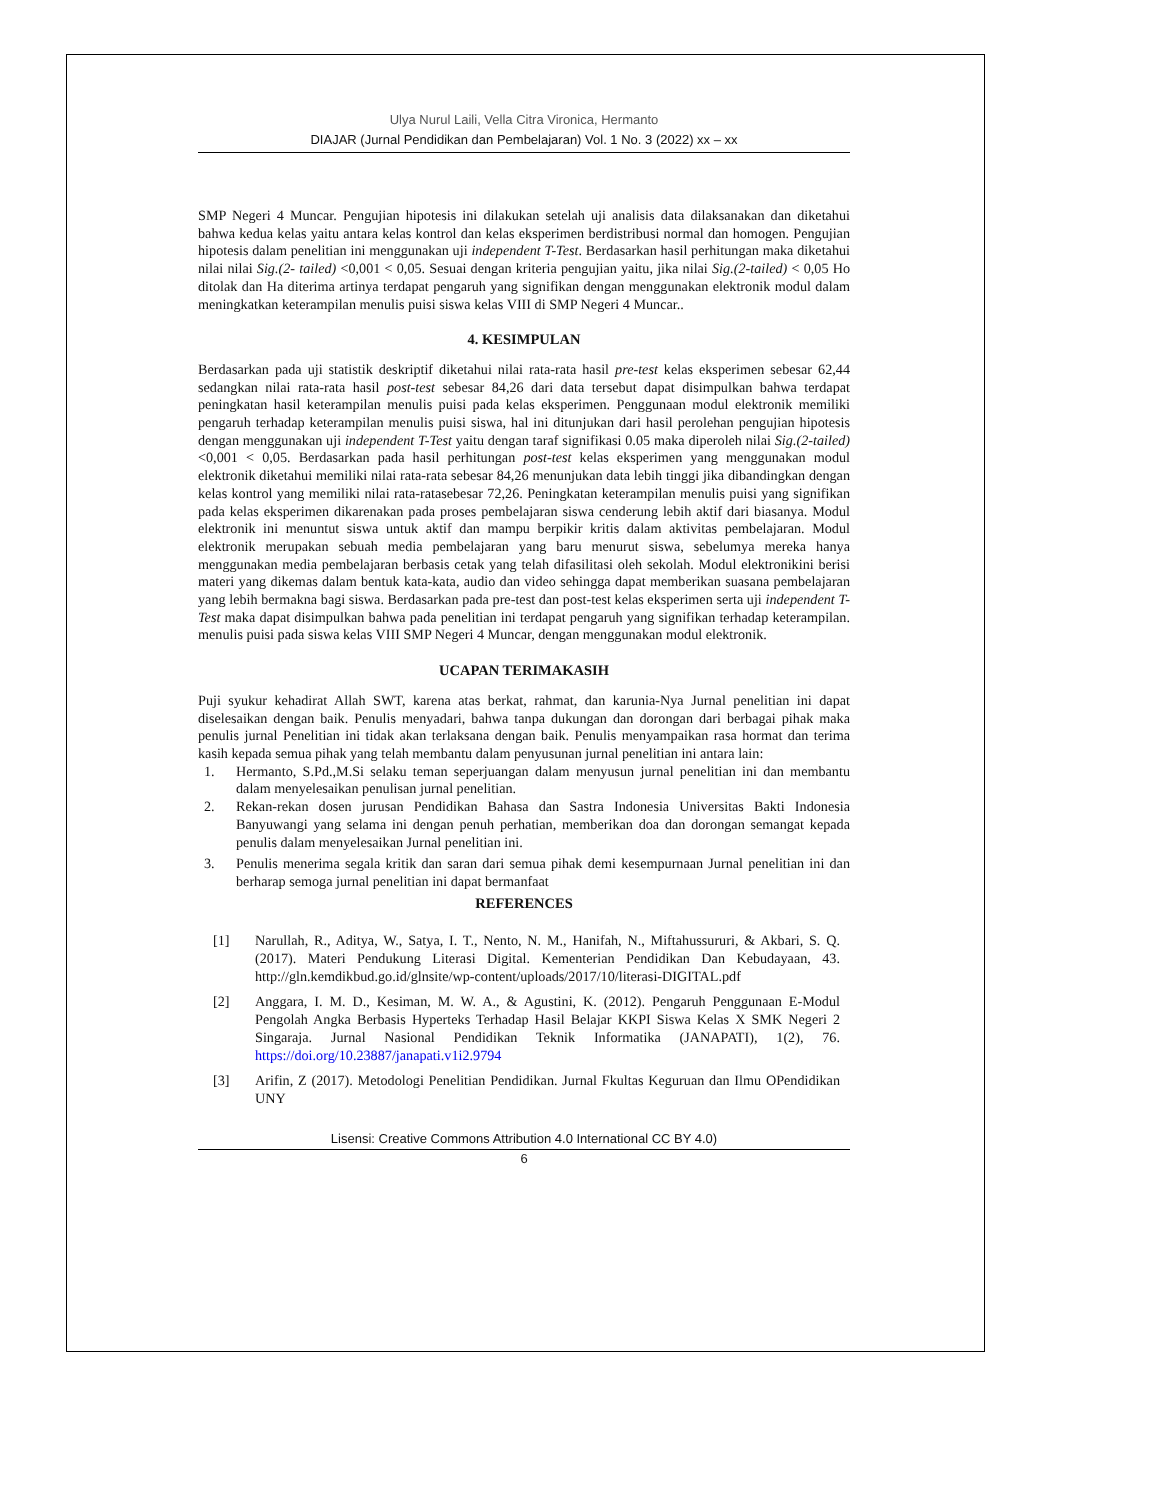Ulya Nurul Laili, Vella Citra Vironica, Hermanto
DIAJAR (Jurnal Pendidikan dan Pembelajaran) Vol. 1 No. 3 (2022) xx – xx
SMP Negeri 4 Muncar. Pengujian hipotesis ini dilakukan setelah uji analisis data dilaksanakan dan diketahui bahwa kedua kelas yaitu antara kelas kontrol dan kelas eksperimen berdistribusi normal dan homogen. Pengujian hipotesis dalam penelitian ini menggunakan uji independent T-Test. Berdasarkan hasil perhitungan maka diketahui nilai nilai Sig.(2- tailed) <0,001 < 0,05. Sesuai dengan kriteria pengujian yaitu, jika nilai Sig.(2-tailed) < 0,05 Ho ditolak dan Ha diterima artinya terdapat pengaruh yang signifikan dengan menggunakan elektronik modul dalam meningkatkan keterampilan menulis puisi siswa kelas VIII di SMP Negeri 4 Muncar..
4. KESIMPULAN
Berdasarkan pada uji statistik deskriptif diketahui nilai rata-rata hasil pre-test kelas eksperimen sebesar 62,44 sedangkan nilai rata-rata hasil post-test sebesar 84,26 dari data tersebut dapat disimpulkan bahwa terdapat peningkatan hasil keterampilan menulis puisi pada kelas eksperimen. Penggunaan modul elektronik memiliki pengaruh terhadap keterampilan menulis puisi siswa, hal ini ditunjukan dari hasil perolehan pengujian hipotesis dengan menggunakan uji independent T-Test yaitu dengan taraf signifikasi 0.05 maka diperoleh nilai Sig.(2-tailed) <0,001 < 0,05. Berdasarkan pada hasil perhitungan post-test kelas eksperimen yang menggunakan modul elektronik diketahui memiliki nilai rata-rata sebesar 84,26 menunjukan data lebih tinggi jika dibandingkan dengan kelas kontrol yang memiliki nilai rata-ratasebesar 72,26. Peningkatan keterampilan menulis puisi yang signifikan pada kelas eksperimen dikarenakan pada proses pembelajaran siswa cenderung lebih aktif dari biasanya. Modul elektronik ini menuntut siswa untuk aktif dan mampu berpikir kritis dalam aktivitas pembelajaran. Modul elektronik merupakan sebuah media pembelajaran yang baru menurut siswa, sebelumya mereka hanya menggunakan media pembelajaran berbasis cetak yang telah difasilitasi oleh sekolah. Modul elektronikini berisi materi yang dikemas dalam bentuk kata-kata, audio dan video sehingga dapat memberikan suasana pembelajaran yang lebih bermakna bagi siswa. Berdasarkan pada pre-test dan post-test kelas eksperimen serta uji independent T-Test maka dapat disimpulkan bahwa pada penelitian ini terdapat pengaruh yang signifikan terhadap keterampilan. menulis puisi pada siswa kelas VIII SMP Negeri 4 Muncar, dengan menggunakan modul elektronik.
UCAPAN TERIMAKASIH
Puji syukur kehadirat Allah SWT, karena atas berkat, rahmat, dan karunia-Nya Jurnal penelitian ini dapat diselesaikan dengan baik. Penulis menyadari, bahwa tanpa dukungan dan dorongan dari berbagai pihak maka penulis jurnal Penelitian ini tidak akan terlaksana dengan baik. Penulis menyampaikan rasa hormat dan terima kasih kepada semua pihak yang telah membantu dalam penyusunan jurnal penelitian ini antara lain:
1. Hermanto, S.Pd.,M.Si selaku teman seperjuangan dalam menyusun jurnal penelitian ini dan membantu dalam menyelesaikan penulisan jurnal penelitian.
2. Rekan-rekan dosen jurusan Pendidikan Bahasa dan Sastra Indonesia Universitas Bakti Indonesia Banyuwangi yang selama ini dengan penuh perhatian, memberikan doa dan dorongan semangat kepada penulis dalam menyelesaikan Jurnal penelitian ini.
3. Penulis menerima segala kritik dan saran dari semua pihak demi kesempurnaan Jurnal penelitian ini dan berharap semoga jurnal penelitian ini dapat bermanfaat
REFERENCES
[1] Narullah, R., Aditya, W., Satya, I. T., Nento, N. M., Hanifah, N., Miftahussururi, & Akbari, S. Q. (2017). Materi Pendukung Literasi Digital. Kementerian Pendidikan Dan Kebudayaan, 43. http://gln.kemdikbud.go.id/glnsite/wp-content/uploads/2017/10/literasi-DIGITAL.pdf
[2] Anggara, I. M. D., Kesiman, M. W. A., & Agustini, K. (2012). Pengaruh Penggunaan E-Modul Pengolah Angka Berbasis Hyperteks Terhadap Hasil Belajar KKPI Siswa Kelas X SMK Negeri 2 Singaraja. Jurnal Nasional Pendidikan Teknik Informatika (JANAPATI), 1(2), 76. https://doi.org/10.23887/janapati.v1i2.9794
[3] Arifin, Z (2017). Metodologi Penelitian Pendidikan. Jurnal Fkultas Keguruan dan Ilmu OPendidikan UNY
Lisensi: Creative Commons Attribution 4.0 International CC BY 4.0)
6